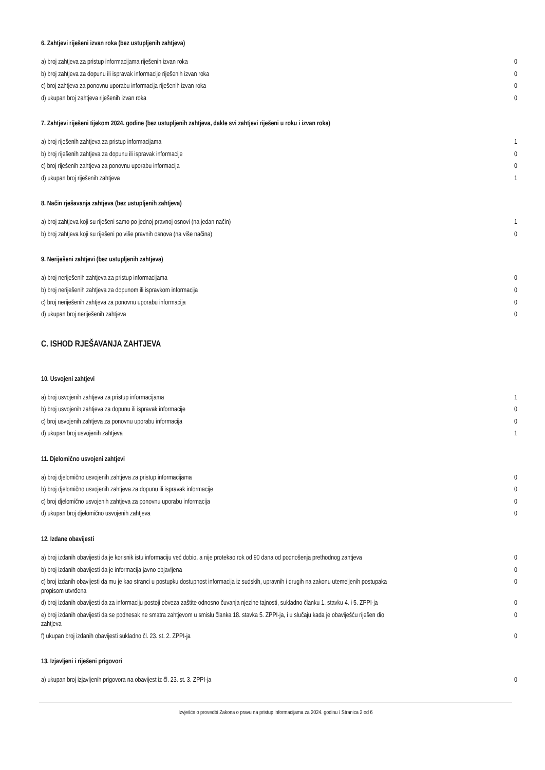6. Zahtjevi riješeni izvan roka (bez ustupljenih zahtjeva)
| a) broj zahtjeva za pristup informacijama riješenih izvan roka | 0 |
| b) broj zahtjeva za dopunu ili ispravak informacije riješenih izvan roka | 0 |
| c) broj zahtjeva za ponovnu uporabu informacija riješenih izvan roka | 0 |
| d) ukupan broj zahtjeva riješenih izvan roka | 0 |
7. Zahtjevi riješeni tijekom 2024. godine (bez ustupljenih zahtjeva, dakle svi zahtjevi riješeni u roku i izvan roka)
| a) broj riješenih zahtjeva za pristup informacijama | 1 |
| b) broj riješenih zahtjeva za dopunu ili ispravak informacije | 0 |
| c) broj riješenih zahtjeva za ponovnu uporabu informacija | 0 |
| d) ukupan broj riješenih zahtjeva | 1 |
8. Način rješavanja zahtjeva (bez ustupljenih zahtjeva)
| a) broj zahtjeva koji su riješeni samo po jednoj pravnoj osnovi (na jedan način) | 1 |
| b) broj zahtjeva koji su riješeni po više pravnih osnova (na više načina) | 0 |
9. Neriješeni zahtjevi (bez ustupljenih zahtjeva)
| a) broj neriješenih zahtjeva za pristup informacijama | 0 |
| b) broj neriješenih zahtjeva za dopunom ili ispravkom informacija | 0 |
| c) broj neriješenih zahtjeva za ponovnu uporabu informacija | 0 |
| d) ukupan broj neriješenih zahtjeva | 0 |
C. ISHOD RJEŠAVANJA ZAHTJEVA
10. Usvojeni zahtjevi
| a) broj usvojenih zahtjeva za pristup informacijama | 1 |
| b) broj usvojenih zahtjeva za dopunu ili ispravak informacije | 0 |
| c) broj usvojenih zahtjeva za ponovnu uporabu informacija | 0 |
| d) ukupan broj usvojenih zahtjeva | 1 |
11. Djelomično usvojeni zahtjevi
| a) broj djelomično usvojenih zahtjeva za pristup informacijama | 0 |
| b) broj djelomično usvojenih zahtjeva za dopunu ili ispravak informacije | 0 |
| c) broj djelomično usvojenih zahtjeva za ponovnu uporabu informacija | 0 |
| d) ukupan broj djelomično usvojenih zahtjeva | 0 |
12. Izdane obavijesti
| a) broj izdanih obavijesti da je korisnik istu informaciju već dobio, a nije protekao rok od 90 dana od podnošenja prethodnog zahtjeva | 0 |
| b) broj izdanih obavijesti da je informacija javno objavljena | 0 |
| c) broj izdanih obavijesti da mu je kao stranci u postupku dostupnost informacija iz sudskih, upravnih i drugih na zakonu utemeljenih postupaka propisom utvrđena | 0 |
| d) broj izdanih obavijesti da za informaciju postoji obveza zaštite odnosno čuvanja njezine tajnosti, sukladno članku 1. stavku 4. i 5. ZPPI-ja | 0 |
| e) broj izdanih obavijesti da se podnesak ne smatra zahtjevom u smislu članka 18. stavka 5. ZPPI-ja, i u slučaju kada je obaviješću riješen dio zahtjeva | 0 |
| f) ukupan broj izdanih obavijesti sukladno čl. 23. st. 2. ZPPI-ja | 0 |
13. Izjavljeni i riješeni prigovori
| a) ukupan broj izjavljenih prigovora na obavijest iz čl. 23. st. 3. ZPPI-ja | 0 |
Izvješće o provedbi Zakona o pravu na pristup informacijama za 2024. godinu / Stranica 2 od 6